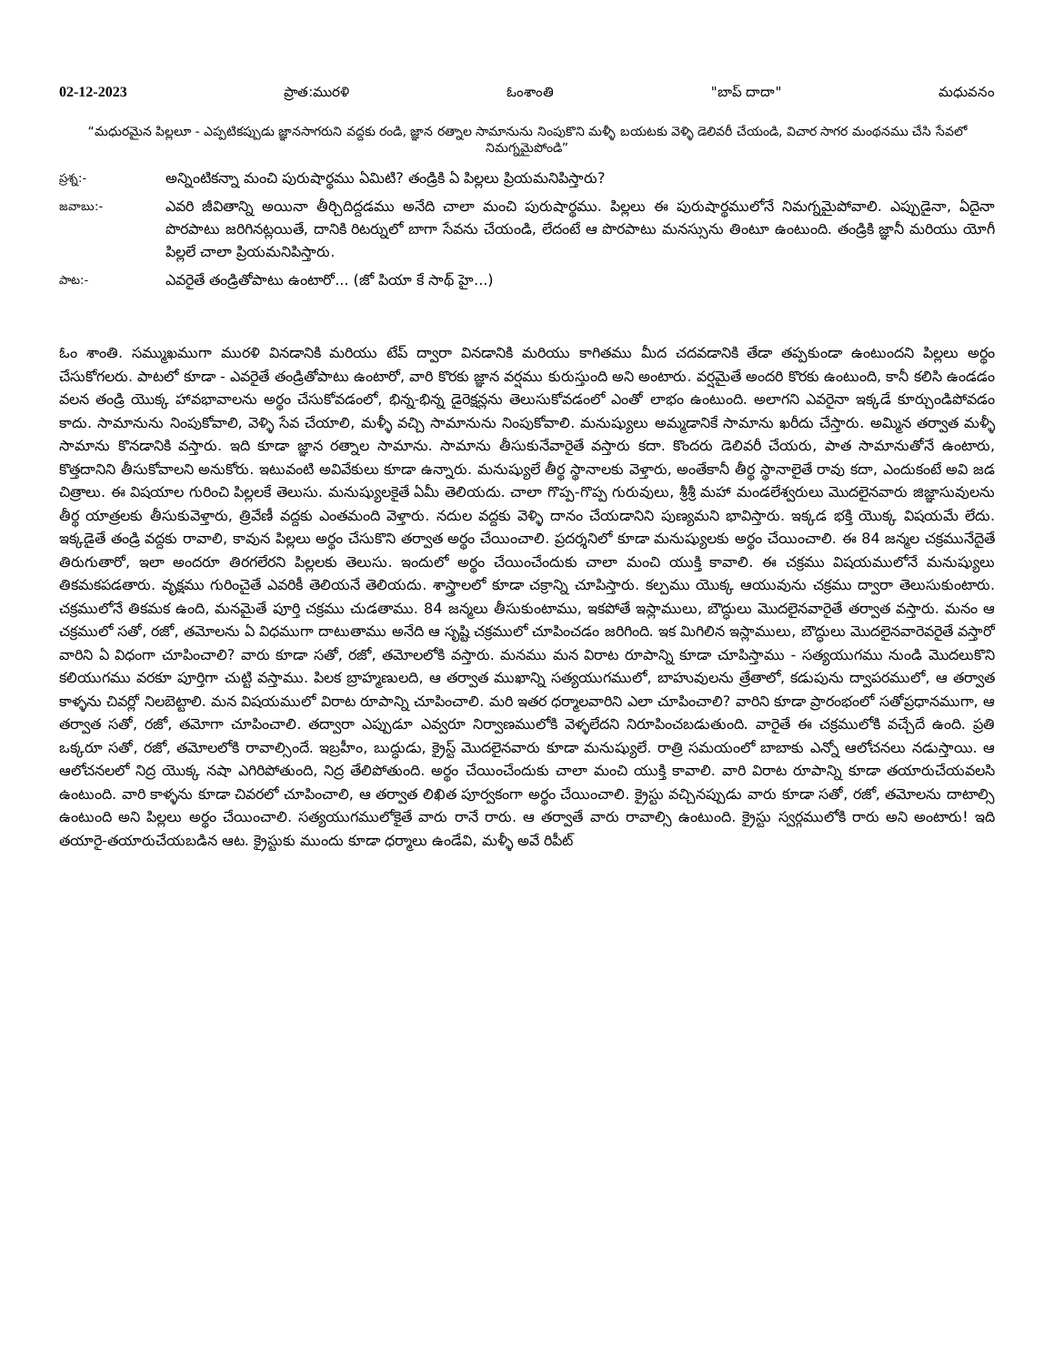02-12-2023 ప్రాత:మురళి ఓంశాంతి "బాప్ దాదా" మధువనం
“మధురమైన పిల్లలూ - ఎప్పటికప్పుడు జ్ఞానసాగరుని వద్దకు రండి, జ్ఞాన రత్నాల సామానును నింపుకొని మళ్ళీ బయటకు వెళ్ళి డెలివరీ చేయండి, విచార సాగర మంథనము చేసి సేవలో నిమగ్నమైపోండి”
ప్రశ్న:-
అన్నింటికన్నా మంచి పురుషార్థము ఏమిటి? తండ్రికి ఏ పిల్లలు ప్రియమనిపిస్తారు?
జవాబు:-
ఎవరి జీవితాన్ని అయినా తీర్చిదిద్దడము అనేది చాలా మంచి పురుషార్థము. పిల్లలు ఈ పురుషార్థములోనే నిమగ్నమైపోవాలి. ఎప్పుడైనా, ఏదైనా పొరపాటు జరిగినట్లయితే, దానికి రిటర్నులో బాగా సేవను చేయండి, లేదంటే ఆ పొరపాటు మనస్సును తింటూ ఉంటుంది. తండ్రికి జ్ఞానీ మరియు యోగీ పిల్లలే చాలా ప్రియమనిపిస్తారు.
పాట:-
ఎవరైతే తండ్రితోపాటు ఉంటారో... (జో పియా కే సాథ్ హై...)
ఓం శాంతి. సమ్ముఖముగా మురళి వినడానికి మరియు టేప్ ద్వారా వినడానికి మరియు కాగితము మీద చదవడానికి తేడా తప్పకుండా ఉంటుందని పిల్లలు అర్థం చేసుకోగలరు. పాటలో కూడా - ఎవరైతే తండ్రితోపాటు ఉంటారో, వారి కొరకు జ్ఞాన వర్షము కురుస్తుంది అని అంటారు. వర్షమైతే అందరి కొరకు ఉంటుంది, కానీ కలిసి ఉండడం వలన తండ్రి యొక్క హావభావాలను అర్థం చేసుకోవడంలో, భిన్న-భిన్న డైరెక్షన్లను తెలుసుకోవడంలో ఎంతో లాభం ఉంటుంది. అలాగని ఎవరైనా ఇక్కడే కూర్చుండిపోవడం కాదు. సామానును నింపుకోవాలి, వెళ్ళి సేవ చేయాలి, మళ్ళీ వచ్చి సామానును నింపుకోవాలి. మనుష్యులు అమ్మడానికే సామాను ఖరీదు చేస్తారు. అమ్మిన తర్వాత మళ్ళీ సామాను కొనడానికి వస్తారు. ఇది కూడా జ్ఞాన రత్నాల సామాను. సామాను తీసుకునేవారైతే వస్తారు కదా. కొందరు డెలివరీ చేయరు, పాత సామానుతోనే ఉంటారు, కొత్తదానిని తీసుకోవాలని అనుకోరు. ఇటువంటి అవివేకులు కూడా ఉన్నారు. మనుష్యులే తీర్థ స్థానాలకు వెళ్తారు, అంతేకానీ తీర్థ స్థానాలైతే రావు కదా, ఎందుకంటే అవి జడ చిత్రాలు. ఈ విషయాల గురించి పిల్లలకే తెలుసు. మనుష్యులకైతే ఏమీ తెలియదు. చాలా గొప్ప-గొప్ప గురువులు, శ్రీశ్రీ మహా మండలేశ్వరులు మొదలైనవారు జిజ్ఞాసువులను తీర్థ యాత్రలకు తీసుకువెళ్తారు, త్రివేణీ వద్దకు ఎంతమంది వెళ్తారు. నదుల వద్దకు వెళ్ళి దానం చేయడానిని పుణ్యమని భావిస్తారు. ఇక్కడ భక్తి యొక్క విషయమే లేదు. ఇక్కడైతే తండ్రి వద్దకు రావాలి, కావున పిల్లలు అర్థం చేసుకొని తర్వాత అర్థం చేయించాలి. ప్రదర్శనిలో కూడా మనుష్యులకు అర్థం చేయించాలి. ఈ 84 జన్మల చక్రమునేదైతే తిరుగుతారో, ఇలా అందరూ తిరగలేరని పిల్లలకు తెలుసు. ఇందులో అర్థం చేయించేందుకు చాలా మంచి యుక్తి కావాలి. ఈ చక్రము విషయములోనే మనుష్యులు తికమకపడతారు. వృక్షము గురించైతే ఎవరికీ తెలియనే తెలియదు. శాస్త్రాలలో కూడా చక్రాన్ని చూపిస్తారు. కల్పము యొక్క ఆయువును చక్రము ద్వారా తెలుసుకుంటారు. చక్రములోనే తికమక ఉంది, మనమైతే పూర్తి చక్రము చుడతాము. 84 జన్మలు తీసుకుంటాము, ఇకపోతే ఇస్లాములు, బౌద్ధులు మొదలైనవారైతే తర్వాత వస్తారు. మనం ఆ చక్రములో సతో, రజో, తమోలను ఏ విధముగా దాటుతాము అనేది ఆ సృష్టి చక్రములో చూపించడం జరిగింది. ఇక మిగిలిన ఇస్లాములు, బౌద్ధులు మొదలైనవారెవరైతే వస్తారో వారిని ఏ విధంగా చూపించాలి? వారు కూడా సతో, రజో, తమోలలోకి వస్తారు. మనము మన విరాట రూపాన్ని కూడా చూపిస్తాము - సత్యయుగము నుండి మొదలుకొని కలియుగము వరకూ పూర్తిగా చుట్టి వస్తాము. పిలక బ్రాహ్మణులది, ఆ తర్వాత ముఖాన్ని సత్యయుగములో, బాహువులను త్రేతాలో, కడుపును ద్వాపరములో, ఆ తర్వాత కాళ్ళను చివర్లో నిలబెట్టాలి. మన విషయములో విరాట రూపాన్ని చూపించాలి. మరి ఇతర ధర్మాలవారిని ఎలా చూపించాలి? వారిని కూడా ప్రారంభంలో సతోప్రధానముగా, ఆ తర్వాత సతో, రజో, తమోగా చూపించాలి. తద్వారా ఎప్పుడూ ఎవ్వరూ నిర్వాణములోకి వెళ్ళలేదని నిరూపించబడుతుంది. వారైతే ఈ చక్రములోకి వచ్చేదే ఉంది. ప్రతి ఒక్కరూ సతో, రజో, తమోలలోకి రావాల్సిందే. ఇబ్రహీం, బుద్ధుడు, క్రైస్ట్ మొదలైనవారు కూడా మనుష్యులే. రాత్రి సమయంలో బాబాకు ఎన్నో ఆలోచనలు నడుస్తాయి. ఆ ఆలోచనలలో నిద్ర యొక్క నషా ఎగిరిపోతుంది, నిద్ర తేలిపోతుంది. అర్థం చేయించేందుకు చాలా మంచి యుక్తి కావాలి. వారి విరాట రూపాన్ని కూడా తయారుచేయవలసి ఉంటుంది. వారి కాళ్ళను కూడా చివరలో చూపించాలి, ఆ తర్వాత లిఖిత పూర్వకంగా అర్థం చేయించాలి. క్రైస్టు వచ్చినప్పుడు వారు కూడా సతో, రజో, తమోలను దాటాల్సి ఉంటుంది అని పిల్లలు అర్థం చేయించాలి. సత్యయుగములోకైతే వారు రానే రారు. ఆ తర్వాతే వారు రావాల్సి ఉంటుంది. క్రైస్టు స్వర్గములోకి రారు అని అంటారు! ఇది తయారై-తయారుచేయబడిన ఆట. క్రైస్టుకు ముందు కూడా ధర్మాలు ఉండేవి, మళ్ళీ అవే రిపీట్